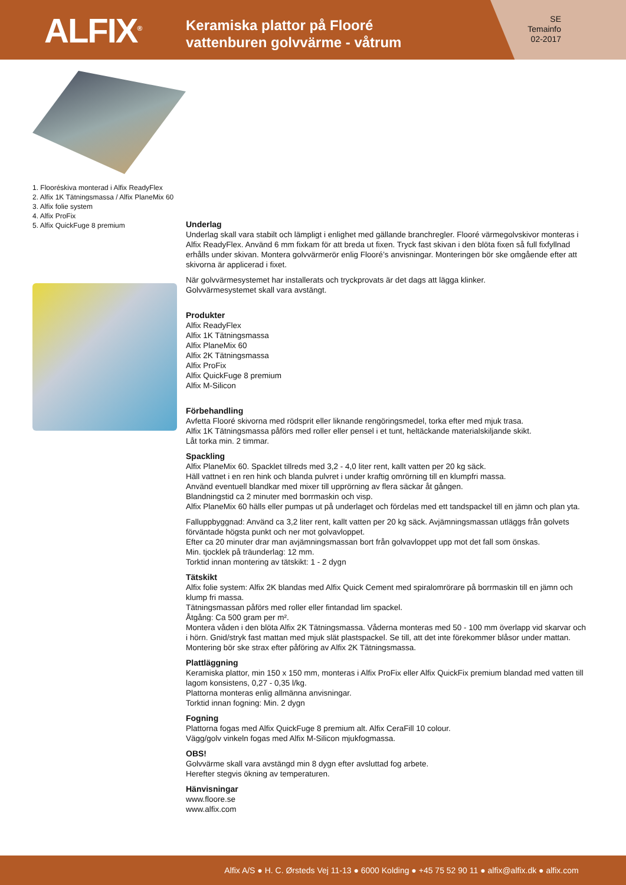ALFIX<sup>®</sup>
Keramiska plattor på Flooré
vattenburen golvvärme - våtrum
SE
Temainfo
02-2017
1. Flooréskiva monterad i Alfix ReadyFlex
2. Alfix 1K Tätningsmassa / Alfix PlaneMix 60
3. Alfix folie system
4. Alfix ProFix
5. Alfix QuickFuge 8 premium
Underlag
Underlag skall vara stabilt och lämpligt i enlighet med gällande branchregler. Flooré värmegolvskivor monteras i Alfix ReadyFlex. Använd 6 mm fixkam för att breda ut fixen. Tryck fast skivan i den blöta fixen så full fixfyllnad erhålls under skivan. Montera golvvärmerör enlig Flooré’s anvisningar. Monteringen bör ske omgående efter att skivorna är applicerad i fixet.
När golvvärmesystemet har installerats och tryckprovats är det dags att lägga klinker.
Golvvärmesystemet skall vara avstängt.
Produkter
Alfix ReadyFlex
Alfix 1K Tätningsmassa
Alfix PlaneMix 60
Alfix 2K Tätningsmassa
Alfix ProFix
Alfix QuickFuge 8 premium
Alfix M-Silicon
Förbehandling
Avfetta Flooré skivorna med rödsprit eller liknande rengöringsmedel, torka efter med mjuk trasa.
Alfix 1K Tätningsmassa påförs med roller eller pensel i et tunt, heltäckande materialskiljande skikt.
Låt torka min. 2 timmar.
Spackling
Alfix PlaneMix 60. Spacklet tillreds med 3,2 - 4,0 liter rent, kallt vatten per 20 kg säck.
Häll vattnet i en ren hink och blanda pulvret i under kraftig omrörning till en klumpfri massa.
Använd eventuell blandkar med mixer till upprörning av flera säckar åt gången.
Blandningstid ca 2 minuter med borrmaskin och visp.
Alfix PlaneMix 60 hälls eller pumpas ut på underlaget och fördelas med ett tandspackel till en jämn och plan yta.
Falluppbyggnad: Använd ca 3,2 liter rent, kallt vatten per 20 kg säck. Avjämningsmassan utläggs från golvets förväntade högsta punkt och ner mot golvavloppet.
Efter ca 20 minuter drar man avjämningsmassan bort från golvavloppet upp mot det fall som önskas.
Min. tjocklek på träunderlag: 12 mm.
Torktid innan montering av tätskikt: 1 - 2 dygn
Tätskikt
Alfix folie system: Alfix 2K blandas med Alfix Quick Cement med spiralomrörare på borrmaskin till en jämn och klump fri massa.
Tätningsmassan påförs med roller eller fintandad lim spackel.
Åtgång: Ca 500 gram per m².
Montera våden i den blöta Alfix 2K Tätningsmassa. Våderna monteras med 50 - 100 mm överlapp vid skarvar och i hörn. Gnid/stryk fast mattan med mjuk slät plastspackel. Se till, att det inte förekommer blåsor under mattan.
Montering bör ske strax efter påföring av Alfix 2K Tätningsmassa.
Plattläggning
Keramiska plattor, min 150 x 150 mm, monteras i Alfix ProFix eller Alfix QuickFix premium blandad med vatten till lagom konsistens, 0,27 - 0,35 l/kg.
Plattorna monteras enlig allmänna anvisningar.
Torktid innan fogning: Min. 2 dygn
Fogning
Plattorna fogas med Alfix QuickFuge 8 premium alt. Alfix CeraFill 10 colour.
Vägg/golv vinkeln fogas med Alfix M-Silicon mjukfogmassa.
OBS!
Golvvärme skall vara avstängd min 8 dygn efter avsluttad fog arbete.
Herefter stegvis ökning av temperaturen.
Hänvisningar
www.floore.se
www.alfix.com
Alfix A/S ● H. C. Ørsteds Vej 11-13 ● 6000 Kolding ● +45 75 52 90 11 ● alfix@alfix.dk ● alfix.com